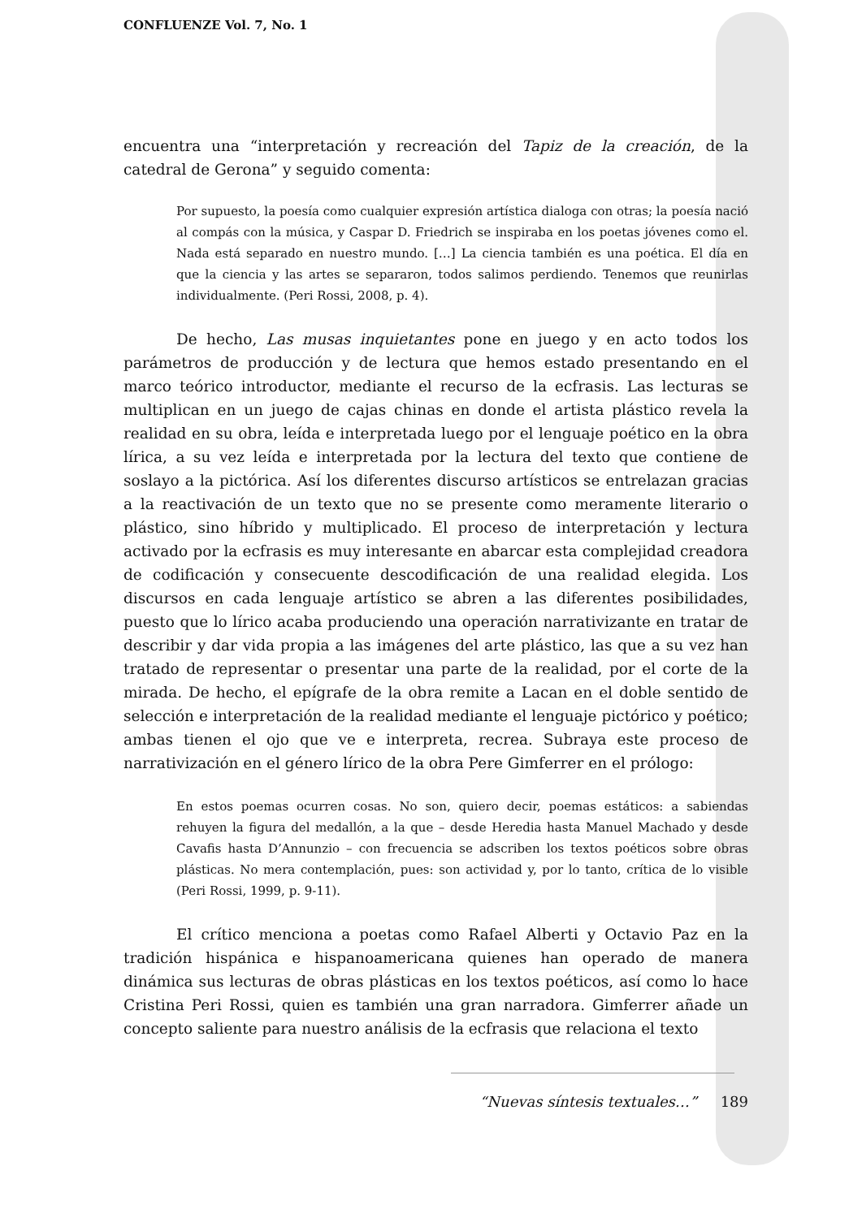CONFLUENZE Vol. 7, No. 1
encuentra una “interpretación y recreación del Tapiz de la creación, de la catedral de Gerona” y seguido comenta:
Por supuesto, la poesía como cualquier expresión artística dialoga con otras; la poesía nació al compás con la música, y Caspar D. Friedrich se inspiraba en los poetas jóvenes como el. Nada está separado en nuestro mundo. […] La ciencia también es una poética. El día en que la ciencia y las artes se separaron, todos salimos perdiendo. Tenemos que reunirlas individualmente. (Peri Rossi, 2008, p. 4).
De hecho, Las musas inquietantes pone en juego y en acto todos los parámetros de producción y de lectura que hemos estado presentando en el marco teórico introductor, mediante el recurso de la ecfrasis. Las lecturas se multiplican en un juego de cajas chinas en donde el artista plástico revela la realidad en su obra, leída e interpretada luego por el lenguaje poético en la obra lírica, a su vez leída e interpretada por la lectura del texto que contiene de soslayo a la pictórica. Así los diferentes discurso artísticos se entrelazan gracias a la reactivación de un texto que no se presente como meramente literario o plástico, sino híbrido y multiplicado. El proceso de interpretación y lectura activado por la ecfrasis es muy interesante en abarcar esta complejidad creadora de codificación y consecuente descodificación de una realidad elegida. Los discursos en cada lenguaje artístico se abren a las diferentes posibilidades, puesto que lo lírico acaba produciendo una operación narrativizante en tratar de describir y dar vida propia a las imágenes del arte plástico, las que a su vez han tratado de representar o presentar una parte de la realidad, por el corte de la mirada. De hecho, el epígrafe de la obra remite a Lacan en el doble sentido de selección e interpretación de la realidad mediante el lenguaje pictórico y poético; ambas tienen el ojo que ve e interpreta, recrea. Subraya este proceso de narrativización en el género lírico de la obra Pere Gimferrer en el prólogo:
En estos poemas ocurren cosas. No son, quiero decir, poemas estáticos: a sabiendas rehuyen la figura del medallón, a la que – desde Heredia hasta Manuel Machado y desde Cavafis hasta D’Annunzio – con frecuencia se adscriben los textos poéticos sobre obras plásticas. No mera contemplación, pues: son actividad y, por lo tanto, crítica de lo visible (Peri Rossi, 1999, p. 9-11).
El crítico menciona a poetas como Rafael Alberti y Octavio Paz en la tradición hispánica e hispanoamericana quienes han operado de manera dinámica sus lecturas de obras plásticas en los textos poéticos, así como lo hace Cristina Peri Rossi, quien es también una gran narradora. Gimferrer añade un concepto saliente para nuestro análisis de la ecfrasis que relaciona el texto
“Nuevas síntesis textuales…” 189